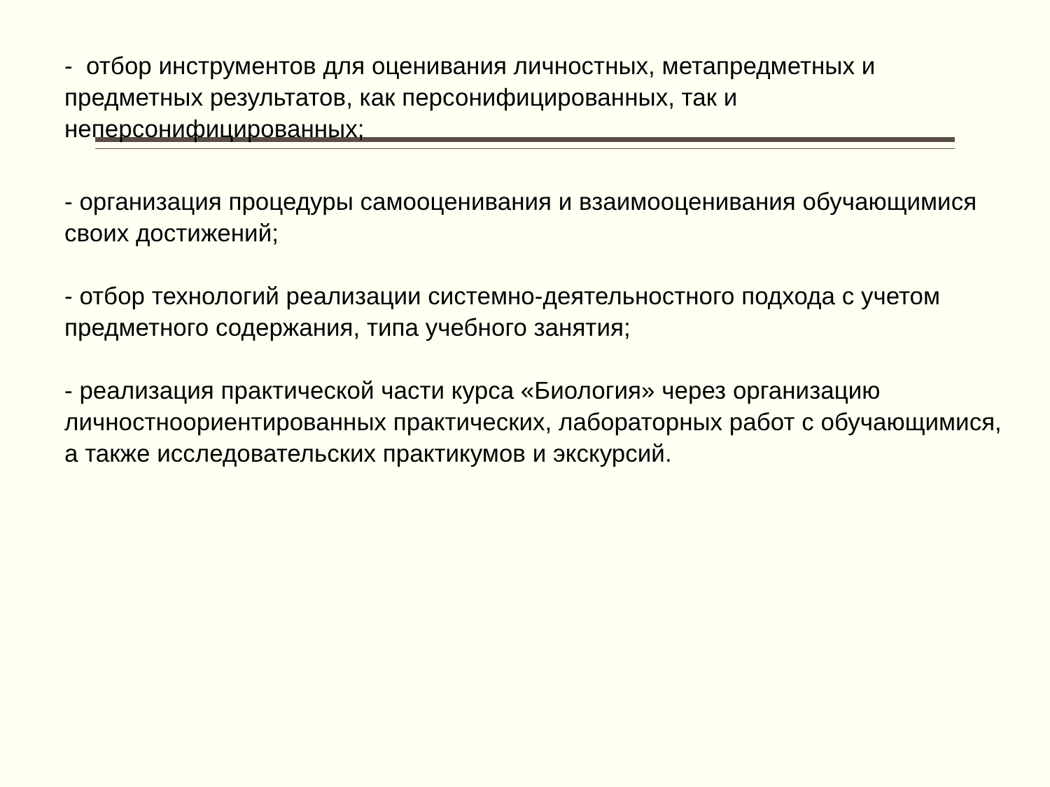- отбор инструментов для оценивания личностных, метапредметных и предметных результатов, как персонифицированных, так и неперсонифицированных;
- организация процедуры самооценивания и взаимооценивания обучающимися своих достижений;
- отбор технологий реализации системно-деятельностного подхода с учетом предметного содержания, типа учебного занятия;
- реализация практической части курса «Биология» через организацию личностноориентированных практических, лабораторных работ с обучающимися, а также исследовательских практикумов и экскурсий.